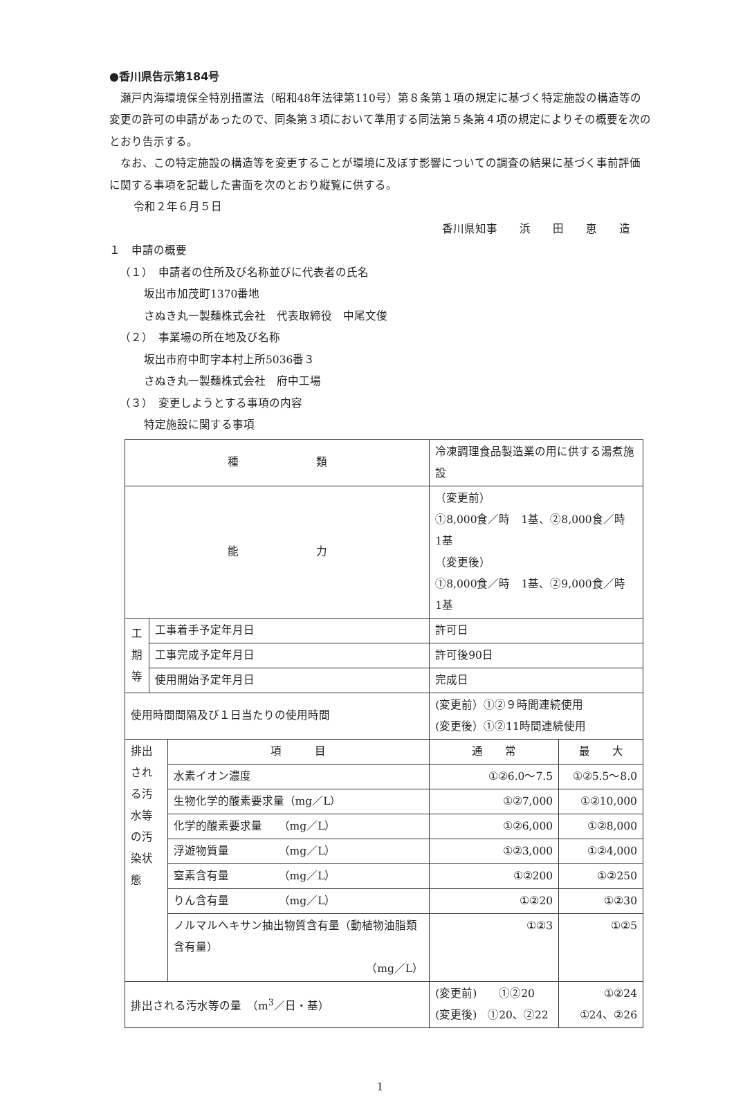●香川県告示第184号
瀬戸内海環境保全特別措置法（昭和48年法律第110号）第８条第１項の規定に基づく特定施設の構造等の変更の許可の申請があったので、同条第３項において準用する同法第５条第４項の規定によりその概要を次のとおり告示する。
なお、この特定施設の構造等を変更することが環境に及ぼす影響についての調査の結果に基づく事前評価に関する事項を記載した書面を次のとおり縦覧に供する。
令和２年６月５日
香川県知事　　浜　　田　　恵　　造
１　申請の概要
（１）　申請者の住所及び名称並びに代表者の氏名
坂出市加茂町1370番地
さぬき丸一製麺株式会社　代表取締役　中尾文俊
（２）　事業場の所在地及び名称
坂出市府中町字本村上所5036番３
さぬき丸一製麺株式会社　府中工場
（３）　変更しようとする事項の内容
特定施設に関する事項
| 種 類 | | | 冷凍調理食品製造業の用に供する湯煮施設 | |
| 能 力 | | | （変更前） ①8,000食／時 1基、②8,000食／時 1基 （変更後） ①8,000食／時 1基、②9,000食／時 1基 | |
| 工 期 等 | 工事着手予定年月日 | | 許可日 | |
| | 工事完成予定年月日 | | 許可後90日 | |
| | 使用開始予定年月日 | | 完成日 | |
| 使用時間間隔及び１日当たりの使用時間 | | | (変更前）①②９時間連続使用 (変更後）①②11時間連続使用 | |
| 排出される汚水等の汚染状態 | | 項 目 | 通 常 | 最 大 |
| | | 水素イオン濃度 | ①②6.0〜7.5 | ①②5.5〜8.0 |
| | | 生物化学的酸素要求量（mg／L） | ①②7,000 | ①②10,000 |
| | | 化学的酸素要求量 （mg／L） | ①②6,000 | ①②8,000 |
| | | 浮遊物質量 （mg／L） | ①②3,000 | ①②4,000 |
| | | 窒素含有量 （mg／L） | ①②200 | ①②250 |
| | | りん含有量 （mg／L） | ①②20 | ①②30 |
| | | ノルマルヘキサン抽出物質含有量（動植物油脂類含有量） （mg／L） | ①②3 | ①②5 |
| 排出される汚水等の量 （m<sup>3</sup>／日・基） | | | (変更前) ①②20 (変更後) ①20、②22 | ①②24 ①24、②26 |
1